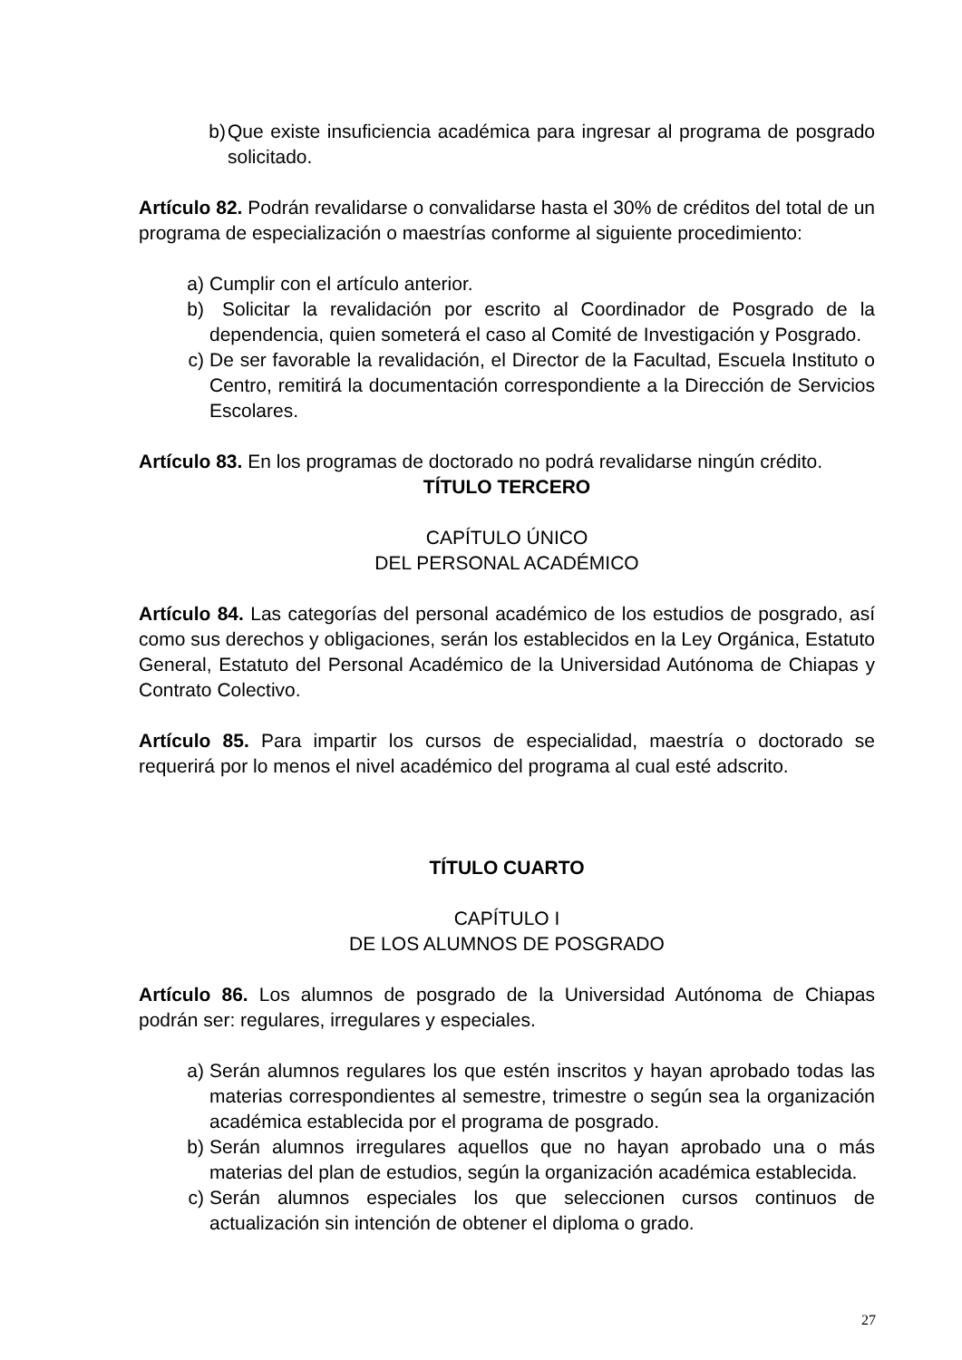b) Que existe insuficiencia académica para ingresar al programa de posgrado solicitado.
Artículo 82. Podrán revalidarse o convalidarse hasta el 30% de créditos del total de un programa de especialización o maestrías conforme al siguiente procedimiento:
a) Cumplir con el artículo anterior.
b) Solicitar la revalidación por escrito al Coordinador de Posgrado de la dependencia, quien someterá el caso al Comité de Investigación y Posgrado.
c) De ser favorable la revalidación, el Director de la Facultad, Escuela Instituto o Centro, remitirá la documentación correspondiente a la Dirección de Servicios Escolares.
Artículo 83. En los programas de doctorado no podrá revalidarse ningún crédito.
TÍTULO TERCERO
CAPÍTULO ÚNICO
DEL PERSONAL ACADÉMICO
Artículo 84. Las categorías del personal académico de los estudios de posgrado, así como sus derechos y obligaciones, serán los establecidos en la Ley Orgánica, Estatuto General, Estatuto del Personal Académico de la Universidad Autónoma de Chiapas y Contrato Colectivo.
Artículo 85. Para impartir los cursos de especialidad, maestría o doctorado se requerirá por lo menos el nivel académico del programa al cual esté adscrito.
TÍTULO CUARTO
CAPÍTULO I
DE LOS ALUMNOS DE POSGRADO
Artículo 86. Los alumnos de posgrado de la Universidad Autónoma de Chiapas podrán ser: regulares, irregulares y especiales.
a) Serán alumnos regulares los que estén inscritos y hayan aprobado todas las materias correspondientes al semestre, trimestre o según sea la organización académica establecida por el programa de posgrado.
b) Serán alumnos irregulares aquellos que no hayan aprobado una o más materias del plan de estudios, según la organización académica establecida.
c) Serán alumnos especiales los que seleccionen cursos continuos de actualización sin intención de obtener el diploma o grado.
27